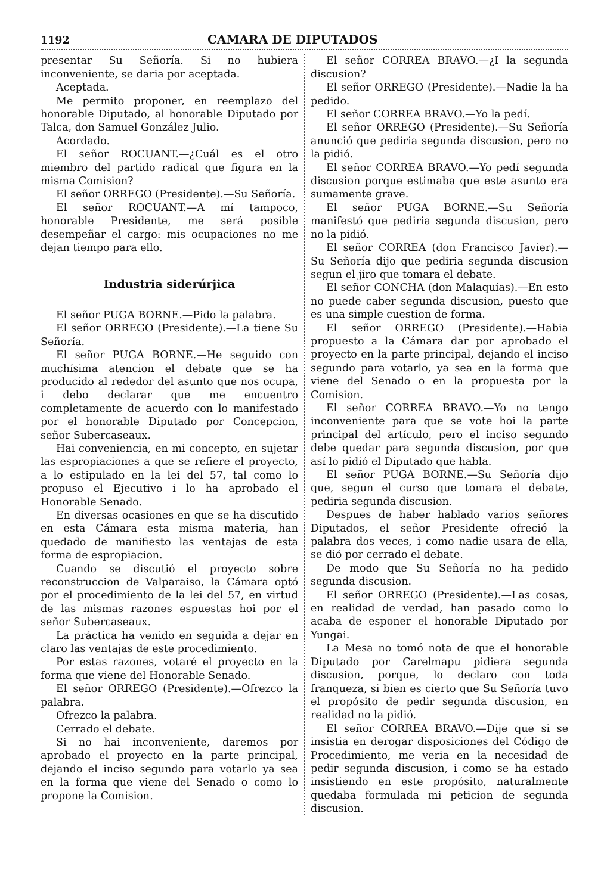1192 CAMARA DE DIPUTADOS
presentar Su Señoría. Si no hubiera inconveniente, se daria por aceptada.
Aceptada.
Me permito proponer, en reemplazo del honorable Diputado, al honorable Diputado por Talca, don Samuel González Julio.
Acordado.
El señor ROCUANT.—¿Cuál es el otro miembro del partido radical que figura en la misma Comision?
El señor ORREGO (Presidente).—Su Señoría.
El señor ROCUANT.—A mí tampoco, honorable Presidente, me será posible desempeñar el cargo: mis ocupaciones no me dejan tiempo para ello.
Industria siderúrjica
El señor PUGA BORNE.—Pido la palabra.
El señor ORREGO (Presidente).—La tiene Su Señoría.
El señor PUGA BORNE.—He seguido con muchísima atencion el debate que se ha producido al rededor del asunto que nos ocupa, i debo declarar que me encuentro completamente de acuerdo con lo manifestado por el honorable Diputado por Concepcion, señor Subercaseaux.
Hai conveniencia, en mi concepto, en sujetar las espropiaciones a que se refiere el proyecto, a lo estipulado en la lei del 57, tal como lo propuso el Ejecutivo i lo ha aprobado el Honorable Senado.
En diversas ocasiones en que se ha discutido en esta Cámara esta misma materia, han quedado de manifiesto las ventajas de esta forma de espropiacion.
Cuando se discutió el proyecto sobre reconstruccion de Valparaiso, la Cámara optó por el procedimiento de la lei del 57, en virtud de las mismas razones espuestas hoi por el señor Subercaseaux.
La práctica ha venido en seguida a dejar en claro las ventajas de este procedimiento.
Por estas razones, votaré el proyecto en la forma que viene del Honorable Senado.
El señor ORREGO (Presidente).—Ofrezco la palabra.
Ofrezco la palabra.
Cerrado el debate.
Si no hai inconveniente, daremos por aprobado el proyecto en la parte principal, dejando el inciso segundo para votarlo ya sea en la forma que viene del Senado o como lo propone la Comision.
El señor CORREA BRAVO.—¿I la segunda discusion?
El señor ORREGO (Presidente).—Nadie la ha pedido.
El señor CORREA BRAVO.—Yo la pedí.
El señor ORREGO (Presidente).—Su Señoría anunció que pediria segunda discusion, pero no la pidió.
El señor CORREA BRAVO.—Yo pedí segunda discusion porque estimaba que este asunto era sumamente grave.
El señor PUGA BORNE.—Su Señoría manifestó que pediria segunda discusion, pero no la pidió.
El señor CORREA (don Francisco Javier).—Su Señoría dijo que pediria segunda discusion segun el jiro que tomara el debate.
El señor CONCHA (don Malaquías).—En esto no puede caber segunda discusion, puesto que es una simple cuestion de forma.
El señor ORREGO (Presidente).—Habia propuesto a la Cámara dar por aprobado el proyecto en la parte principal, dejando el inciso segundo para votarlo, ya sea en la forma que viene del Senado o en la propuesta por la Comision.
El señor CORREA BRAVO.—Yo no tengo inconveniente para que se vote hoi la parte principal del artículo, pero el inciso segundo debe quedar para segunda discusion, por que así lo pidió el Diputado que habla.
El señor PUGA BORNE.—Su Señoría dijo que, segun el curso que tomara el debate, pediria segunda discusion.
Despues de haber hablado varios señores Diputados, el señor Presidente ofreció la palabra dos veces, i como nadie usara de ella, se dió por cerrado el debate.
De modo que Su Señoría no ha pedido segunda discusion.
El señor ORREGO (Presidente).—Las cosas, en realidad de verdad, han pasado como lo acaba de esponer el honorable Diputado por Yungai.
La Mesa no tomó nota de que el honorable Diputado por Carelmapu pidiera segunda discusion, porque, lo declaro con toda franqueza, si bien es cierto que Su Señoría tuvo el propósito de pedir segunda discusion, en realidad no la pidió.
El señor CORREA BRAVO.—Dije que si se insistia en derogar disposiciones del Código de Procedimiento, me veria en la necesidad de pedir segunda discusion, i como se ha estado insistiendo en este propósito, naturalmente quedaba formulada mi peticion de segunda discusion.